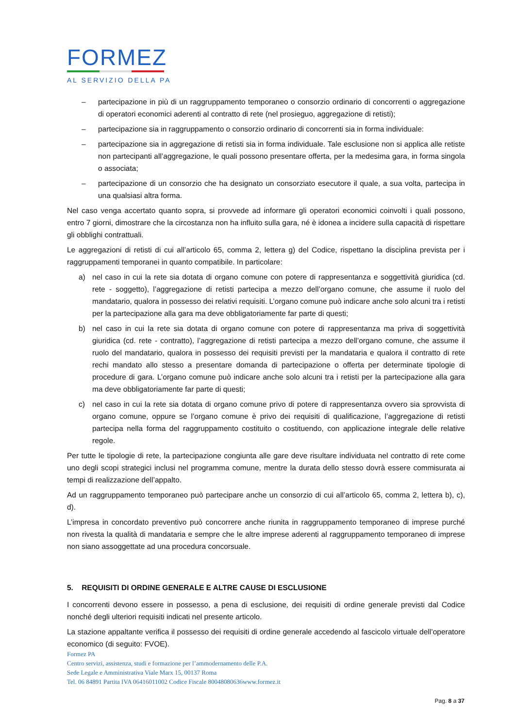FORMEZ
AL SERVIZIO DELLA PA
– partecipazione in più di un raggruppamento temporaneo o consorzio ordinario di concorrenti o aggregazione di operatori economici aderenti al contratto di rete (nel prosieguo, aggregazione di retisti);
– partecipazione sia in raggruppamento o consorzio ordinario di concorrenti sia in forma individuale:
– partecipazione sia in aggregazione di retisti sia in forma individuale. Tale esclusione non si applica alle retiste non partecipanti all’aggregazione, le quali possono presentare offerta, per la medesima gara, in forma singola o associata;
– partecipazione di un consorzio che ha designato un consorziato esecutore il quale, a sua volta, partecipa in una qualsiasi altra forma.
Nel caso venga accertato quanto sopra, si provvede ad informare gli operatori economici coinvolti i quali possono, entro 7 giorni, dimostrare che la circostanza non ha influito sulla gara, né è idonea a incidere sulla capacità di rispettare gli obblighi contrattuali.
Le aggregazioni di retisti di cui all’articolo 65, comma 2, lettera g) del Codice, rispettano la disciplina prevista per i raggruppamenti temporanei in quanto compatibile. In particolare:
a) nel caso in cui la rete sia dotata di organo comune con potere di rappresentanza e soggettività giuridica (cd. rete - soggetto), l’aggregazione di retisti partecipa a mezzo dell’organo comune, che assume il ruolo del mandatario, qualora in possesso dei relativi requisiti. L’organo comune può indicare anche solo alcuni tra i retisti per la partecipazione alla gara ma deve obbligatoriamente far parte di questi;
b) nel caso in cui la rete sia dotata di organo comune con potere di rappresentanza ma priva di soggettività giuridica (cd. rete - contratto), l’aggregazione di retisti partecipa a mezzo dell’organo comune, che assume il ruolo del mandatario, qualora in possesso dei requisiti previsti per la mandataria e qualora il contratto di rete rechi mandato allo stesso a presentare domanda di partecipazione o offerta per determinate tipologie di procedure di gara. L’organo comune può indicare anche solo alcuni tra i retisti per la partecipazione alla gara ma deve obbligatoriamente far parte di questi;
c) nel caso in cui la rete sia dotata di organo comune privo di potere di rappresentanza ovvero sia sprovvista di organo comune, oppure se l’organo comune è privo dei requisiti di qualificazione, l’aggregazione di retisti partecipa nella forma del raggruppamento costituito o costituendo, con applicazione integrale delle relative regole.
Per tutte le tipologie di rete, la partecipazione congiunta alle gare deve risultare individuata nel contratto di rete come uno degli scopi strategici inclusi nel programma comune, mentre la durata dello stesso dovrà essere commisurata ai tempi di realizzazione dell’appalto.
Ad un raggruppamento temporaneo può partecipare anche un consorzio di cui all’articolo 65, comma 2, lettera b), c), d).
L’impresa in concordato preventivo può concorrere anche riunita in raggruppamento temporaneo di imprese purché non rivesta la qualità di mandataria e sempre che le altre imprese aderenti al raggruppamento temporaneo di imprese non siano assoggettate ad una procedura concorsuale.
5. REQUISITI DI ORDINE GENERALE E ALTRE CAUSE DI ESCLUSIONE
I concorrenti devono essere in possesso, a pena di esclusione, dei requisiti di ordine generale previsti dal Codice nonché degli ulteriori requisiti indicati nel presente articolo.
La stazione appaltante verifica il possesso dei requisiti di ordine generale accedendo al fascicolo virtuale dell’operatore economico (di seguito: FVOE).
Formez PA
Centro servizi, assistenza, studi e formazione per l’ammodernamento delle P.A.
Sede Legale e Amministrativa Viale Marx 15, 00137 Roma
Tel. 06 84891 Partita IVA 06416011002 Codice Fiscale 80048080636www.formez.it
Pag. 8 a 37